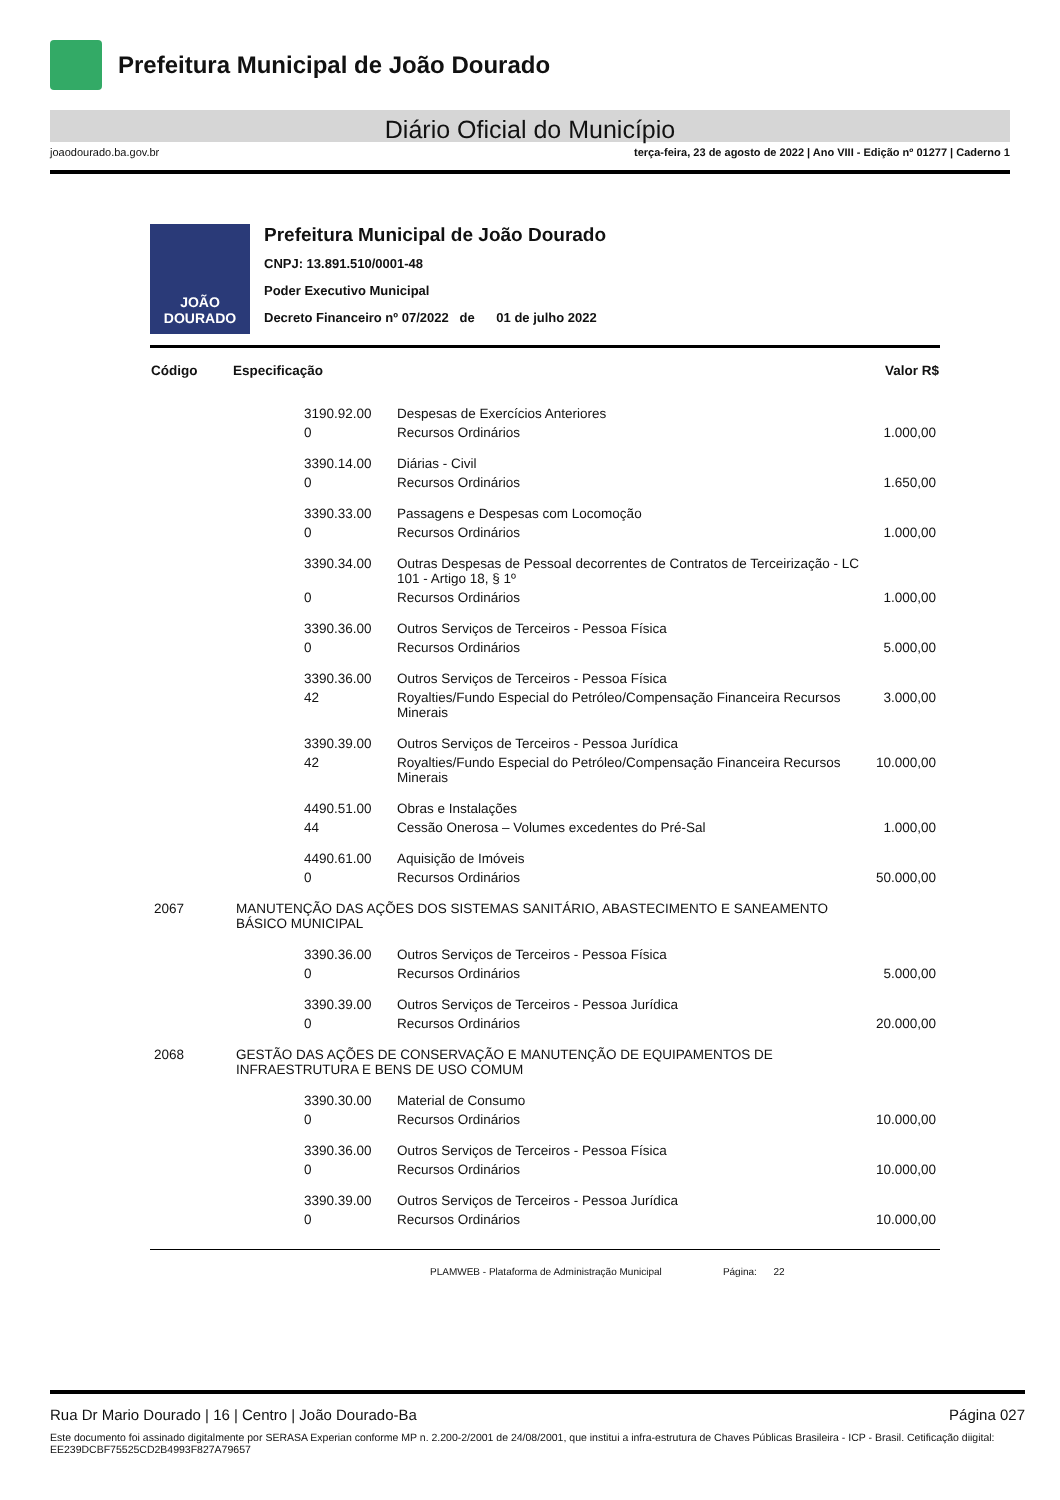Prefeitura Municipal de João Dourado
Diário Oficial do Município
joaodourado.ba.gov.br terça-feira, 23 de agosto de 2022 | Ano VIII - Edição nº 01277 | Caderno 1
JOÃO DOURADO
Prefeitura Municipal de João Dourado
CNPJ: 13.891.510/0001-48
Poder Executivo Municipal
Decreto Financeiro nº 07/2022 de 01 de julho 2022
| Código | Especificação | | | Valor R$ |
| --- | --- | --- | --- | --- |
| | | 3190.92.00 | Despesas de Exercícios Anteriores | |
| | | 0 | Recursos Ordinários | 1.000,00 |
| | | 3390.14.00 | Diárias - Civil | |
| | | 0 | Recursos Ordinários | 1.650,00 |
| | | 3390.33.00 | Passagens e Despesas com Locomoção | |
| | | 0 | Recursos Ordinários | 1.000,00 |
| | | 3390.34.00 | Outras Despesas de Pessoal decorrentes de Contratos de Terceirização - LC 101 - Artigo 18, § 1º | |
| | | 0 | Recursos Ordinários | 1.000,00 |
| | | 3390.36.00 | Outros Serviços de Terceiros - Pessoa Física | |
| | | 0 | Recursos Ordinários | 5.000,00 |
| | | 3390.36.00 | Outros Serviços de Terceiros - Pessoa Física | |
| | | 42 | Royalties/Fundo Especial do Petróleo/Compensação Financeira Recursos Minerais | 3.000,00 |
| | | 3390.39.00 | Outros Serviços de Terceiros - Pessoa Jurídica | |
| | | 42 | Royalties/Fundo Especial do Petróleo/Compensação Financeira Recursos Minerais | 10.000,00 |
| | | 4490.51.00 | Obras e Instalações | |
| | | 44 | Cessão Onerosa – Volumes excedentes do Pré-Sal | 1.000,00 |
| | | 4490.61.00 | Aquisição de Imóveis | |
| | | 0 | Recursos Ordinários | 50.000,00 |
| 2067 | MANUTENÇÃO DAS AÇÕES DOS SISTEMAS SANITÁRIO, ABASTECIMENTO E SANEAMENTO BÁSICO MUNICIPAL | | | |
| | | 3390.36.00 | Outros Serviços de Terceiros - Pessoa Física | |
| | | 0 | Recursos Ordinários | 5.000,00 |
| | | 3390.39.00 | Outros Serviços de Terceiros - Pessoa Jurídica | |
| | | 0 | Recursos Ordinários | 20.000,00 |
| 2068 | GESTÃO DAS AÇÕES DE CONSERVAÇÃO E MANUTENÇÃO DE EQUIPAMENTOS DE INFRAESTRUTURA E BENS DE USO COMUM | | | |
| | | 3390.30.00 | Material de Consumo | |
| | | 0 | Recursos Ordinários | 10.000,00 |
| | | 3390.36.00 | Outros Serviços de Terceiros - Pessoa Física | |
| | | 0 | Recursos Ordinários | 10.000,00 |
| | | 3390.39.00 | Outros Serviços de Terceiros - Pessoa Jurídica | |
| | | 0 | Recursos Ordinários | 10.000,00 |
PLAMWEB - Plataforma de Administração Municipal Página: 22
Rua Dr Mario Dourado | 16 | Centro | João Dourado-Ba Página 027
Este documento foi assinado digitalmente por SERASA Experian conforme MP n. 2.200-2/2001 de 24/08/2001, que institui a infra-estrutura de Chaves Públicas Brasileira - ICP - Brasil. Cetificação diigital: EE239DCBF75525CD2B4993F827A79657